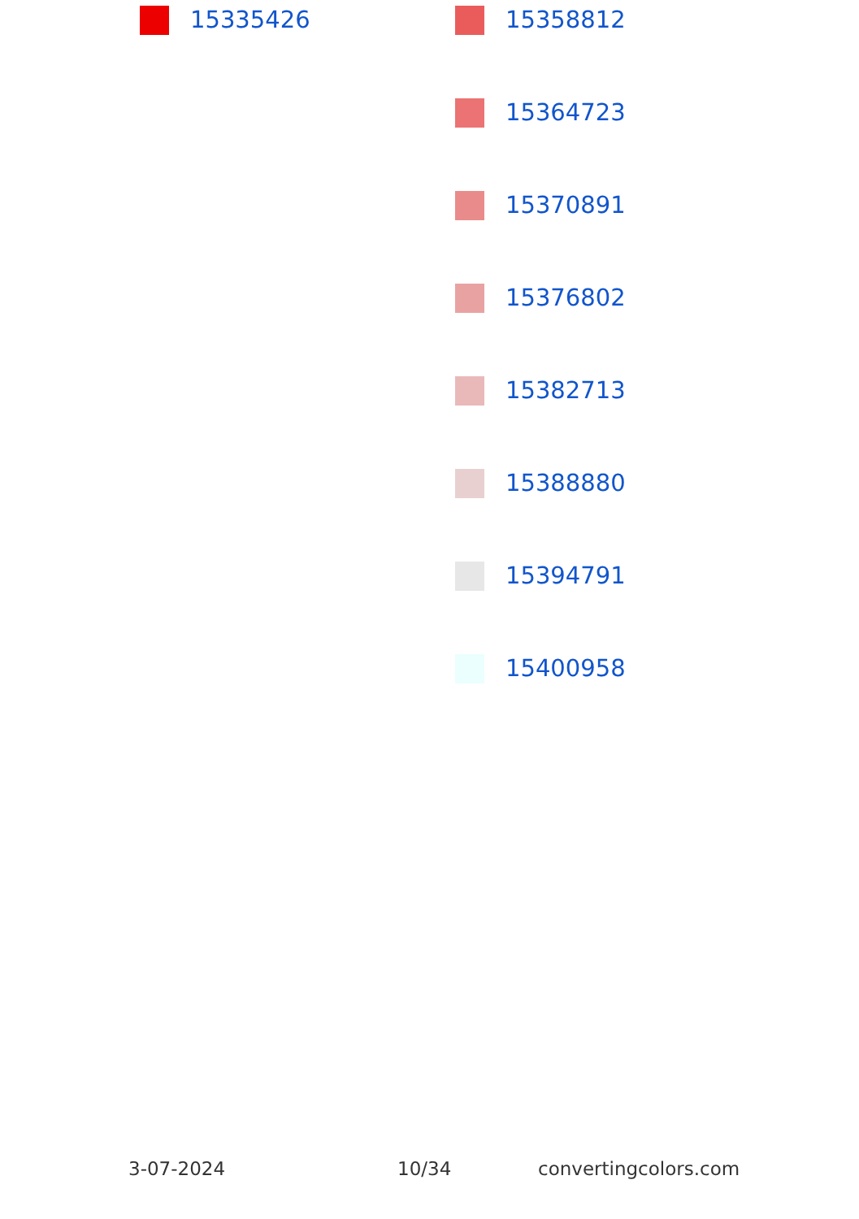15335426
15358812
15364723
15370891
15376802
15382713
15388880
15394791
15400958
3-07-2024 10/34 convertingcolors.com